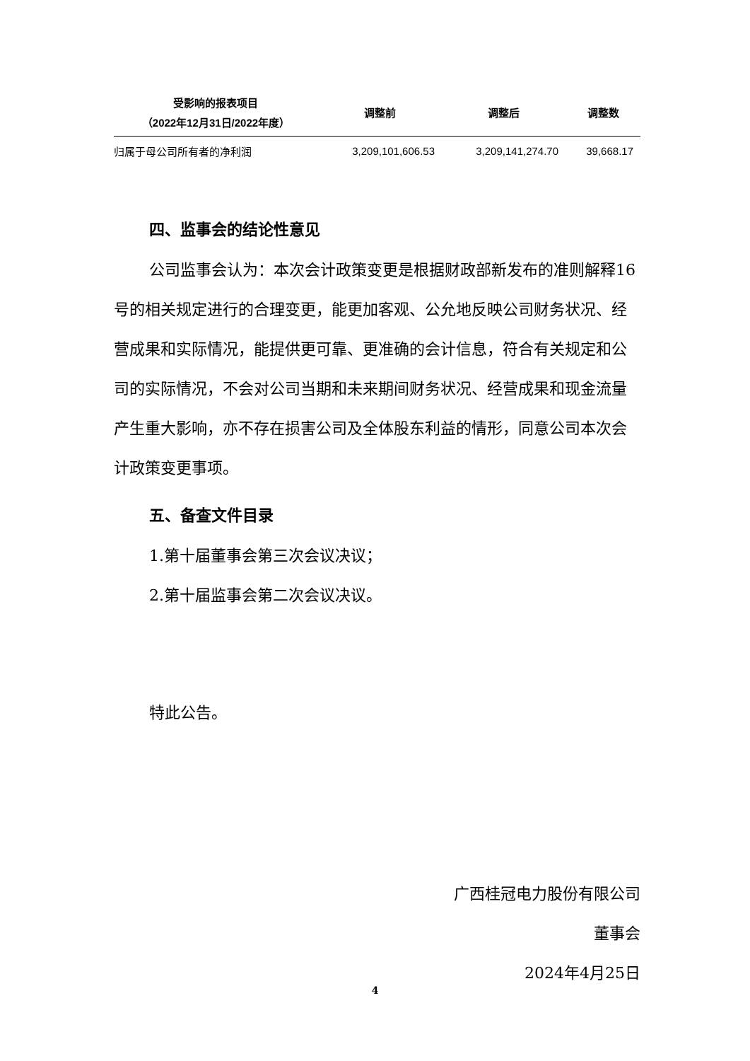| 受影响的报表项目 （2022年12月31日/2022年度） | 调整前 | 调整后 | 调整数 |
| --- | --- | --- | --- |
| 归属于母公司所有者的净利润 | 3,209,101,606.53 | 3,209,141,274.70 | 39,668.17 |
四、监事会的结论性意见
公司监事会认为：本次会计政策变更是根据财政部新发布的准则解释16号的相关规定进行的合理变更，能更加客观、公允地反映公司财务状况、经营成果和实际情况，能提供更可靠、更准确的会计信息，符合有关规定和公司的实际情况，不会对公司当期和未来期间财务状况、经营成果和现金流量产生重大影响，亦不存在损害公司及全体股东利益的情形，同意公司本次会计政策变更事项。
五、备查文件目录
1.第十届董事会第三次会议决议；
2.第十届监事会第二次会议决议。
特此公告。
广西桂冠电力股份有限公司
董事会
2024年4月25日
4